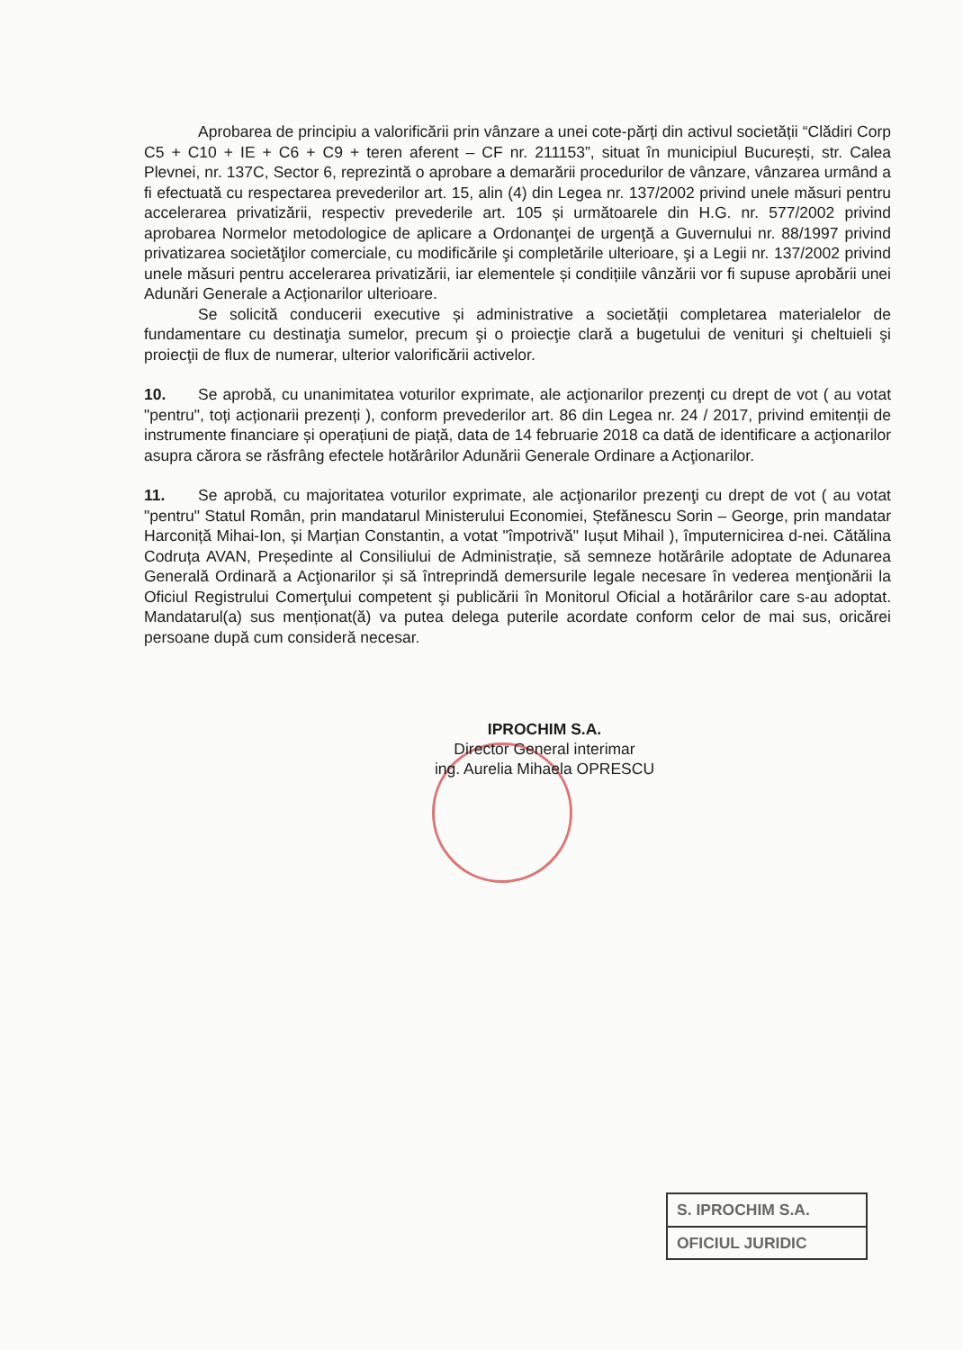Aprobarea de principiu a valorificării prin vânzare a unei cote-părți din activul societății “Clădiri Corp C5 + C10 + IE + C6 + C9 + teren aferent – CF nr. 211153”, situat în municipiul București, str. Calea Plevnei, nr. 137C, Sector 6, reprezintă o aprobare a demarării procedurilor de vânzare, vânzarea urmând a fi efectuată cu respectarea prevederilor art. 15, alin (4) din Legea nr. 137/2002 privind unele măsuri pentru accelerarea privatizării, respectiv prevederile art. 105 și următoarele din H.G. nr. 577/2002 privind aprobarea Normelor metodologice de aplicare a Ordonanţei de urgenţă a Guvernului nr. 88/1997 privind privatizarea societăţilor comerciale, cu modificările şi completările ulterioare, şi a Legii nr. 137/2002 privind unele măsuri pentru accelerarea privatizării, iar elementele și condițiile vânzării vor fi supuse aprobării unei Adunări Generale a Acționarilor ulterioare.
Se solicită conducerii executive și administrative a societății completarea materialelor de fundamentare cu destinaţia sumelor, precum şi o proiecţie clară a bugetului de venituri şi cheltuieli şi proiecţii de flux de numerar, ulterior valorificării activelor.
10. Se aprobă, cu unanimitatea voturilor exprimate, ale acţionarilor prezenţi cu drept de vot ( au votat "pentru", toți acționarii prezenți ), conform prevederilor art. 86 din Legea nr. 24 / 2017, privind emitenții de instrumente financiare și operațiuni de piață, data de 14 februarie 2018 ca dată de identificare a acţionarilor asupra cărora se răsfrâng efectele hotărârilor Adunării Generale Ordinare a Acţionarilor.
11. Se aprobă, cu majoritatea voturilor exprimate, ale acţionarilor prezenţi cu drept de vot ( au votat "pentru" Statul Român, prin mandatarul Ministerului Economiei, Ștefănescu Sorin – George, prin mandatar Harconiță Mihai-Ion, și Marțian Constantin, a votat "împotrivă" Iușut Mihail ), împuternicirea d-nei. Cătălina Codruța AVAN, Președinte al Consiliului de Administrație, să semneze hotărârile adoptate de Adunarea Generală Ordinară a Acţionarilor și să întreprindă demersurile legale necesare în vederea menţionării la Oficiul Registrului Comerţului competent şi publicării în Monitorul Oficial a hotărârilor care s-au adoptat. Mandatarul(a) sus menționat(ă) va putea delega puterile acordate conform celor de mai sus, oricărei persoane după cum consideră necesar.
IPROCHIM S.A.
Director General interimar
ing. Aurelia Mihaela OPRESCU
S. IPROCHIM S.A.
OFICIUL JURIDIC